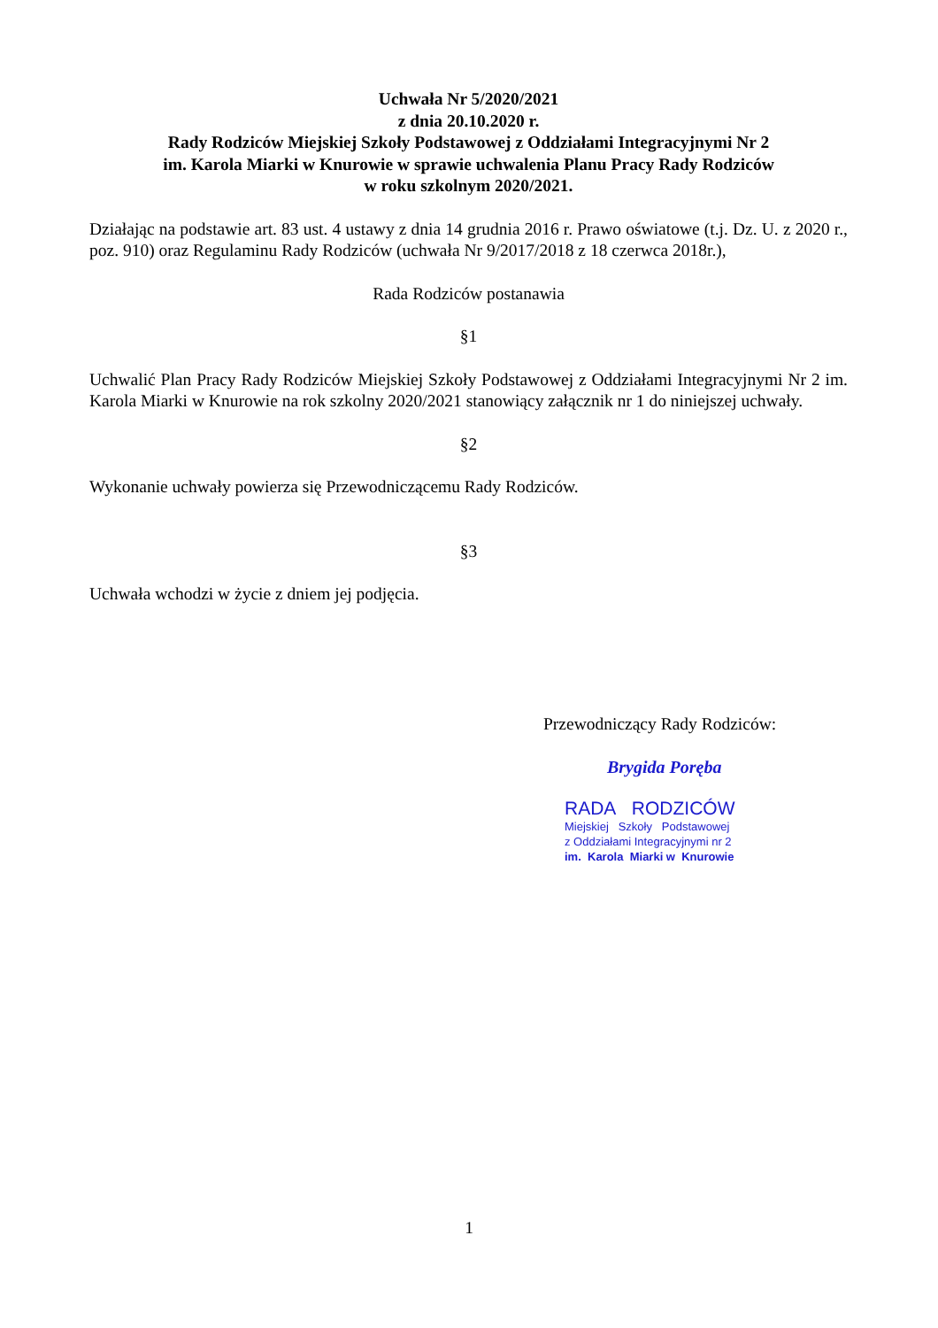Uchwała Nr 5/2020/2021
z dnia 20.10.2020 r.
Rady Rodziców Miejskiej Szkoły Podstawowej z Oddziałami Integracyjnymi Nr 2
im. Karola Miarki w Knurowie w sprawie uchwalenia Planu Pracy Rady Rodziców
w roku szkolnym 2020/2021.
Działając na podstawie art. 83 ust. 4 ustawy z dnia 14 grudnia 2016 r. Prawo oświatowe (t.j. Dz. U. z 2020 r., poz. 910) oraz Regulaminu Rady Rodziców (uchwała Nr 9/2017/2018 z 18 czerwca 2018r.),
Rada Rodziców postanawia
§1
Uchwalić Plan Pracy Rady Rodziców Miejskiej Szkoły Podstawowej z Oddziałami Integracyjnymi Nr 2 im. Karola Miarki w Knurowie na rok szkolny 2020/2021 stanowiący załącznik nr 1 do niniejszej uchwały.
§2
Wykonanie uchwały powierza się Przewodniczącemu Rady Rodziców.
§3
Uchwała wchodzi w życie z dniem jej podjęcia.
Przewodniczący Rady Rodziców:
Brygida Poręba
RADA RODZICÓW
Miejskiej Szkoły Podstawowej
z Oddziałami Integracyjnymi nr 2
im. Karola Miarki w Knurowie
1